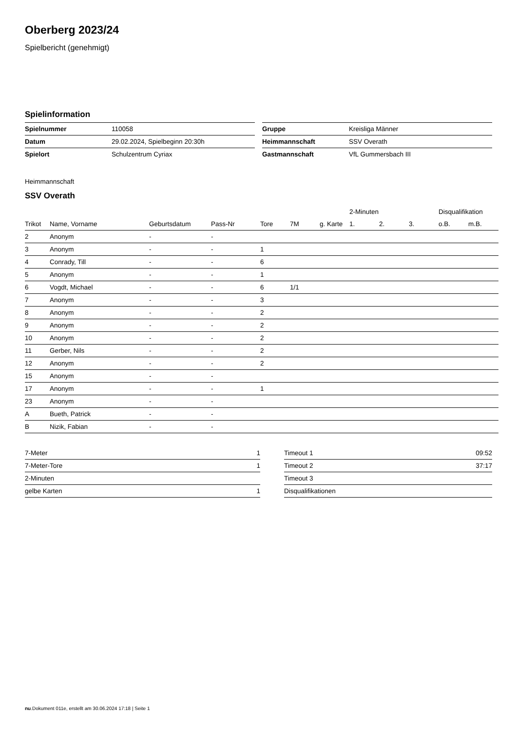Oberberg 2023/24
Spielbericht (genehmigt)
Spielinformation
| Spielnummer | 110058 |
| Datum | 29.02.2024, Spielbeginn 20:30h |
| Spielort | Schulzentrum Cyriax |
| Gruppe | Kreisliga Männer |
| Heimmannschaft | SSV Overath |
| Gastmannschaft | VfL Gummersbach III |
Heimmannschaft
SSV Overath
| | | | | | | | 2-Minuten | | | Disqualifikation | |
| --- | --- | --- | --- | --- | --- | --- | --- | --- | --- | --- | --- |
| Trikot | Name, Vorname | Geburtsdatum | Pass-Nr | Tore | 7M | g. Karte | 1. | 2. | 3. | o.B. | m.B. |
| 2 | Anonym | - | - | | | | | | | | |
| 3 | Anonym | - | - | 1 | | | | | | | |
| 4 | Conrady, Till | - | - | 6 | | | | | | | |
| 5 | Anonym | - | - | 1 | | | | | | | |
| 6 | Vogdt, Michael | - | - | 6 | 1/1 | | | | | | |
| 7 | Anonym | - | - | 3 | | | | | | | |
| 8 | Anonym | - | - | 2 | | | | | | | |
| 9 | Anonym | - | - | 2 | | | | | | | |
| 10 | Anonym | - | - | 2 | | | | | | | |
| 11 | Gerber, Nils | - | - | 2 | | | | | | | |
| 12 | Anonym | - | - | 2 | | | | | | | |
| 15 | Anonym | - | - | | | | | | | | |
| 17 | Anonym | - | - | 1 | | | | | | | |
| 23 | Anonym | - | - | | | | | | | | |
| A | Bueth, Patrick | - | - | | | | | | | | |
| B | Nizik, Fabian | - | - | | | | | | | | |
| 7-Meter | 1 |
| 7-Meter-Tore | 1 |
| 2-Minuten | |
| gelbe Karten | 1 |
| Timeout 1 | 09:52 |
| Timeout 2 | 37:17 |
| Timeout 3 | |
| Disqualifikationen | |
nu.Dokument 011e, erstellt am 30.06.2024 17:18 | Seite 1